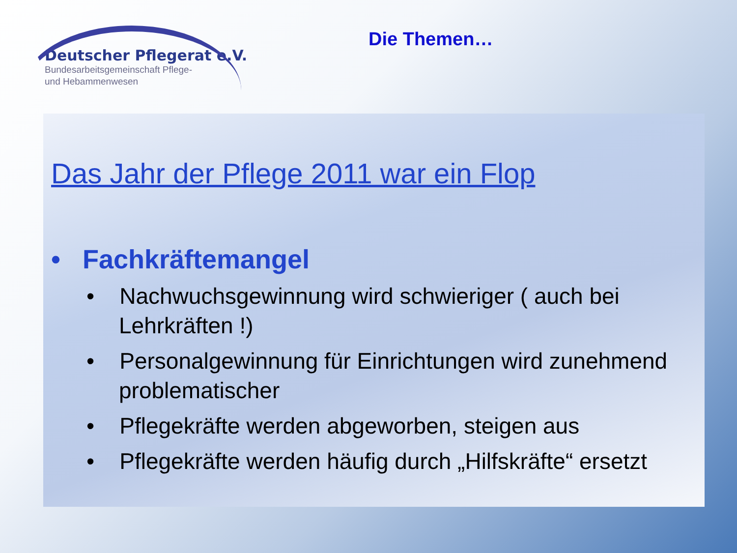Deutscher Pflegerat e.V.
Bundesarbeitsgemeinschaft Pflege-
und Hebammenwesen
Die Themen…
Das Jahr der Pflege 2011 war ein Flop
• Fachkräftemangel
• Nachwuchsgewinnung wird schwieriger ( auch bei Lehrkräften !)
• Personalgewinnung für Einrichtungen wird zunehmend problematischer
• Pflegekräfte werden abgeworben, steigen aus
• Pflegekräfte werden häufig durch „Hilfskräfte“ ersetzt